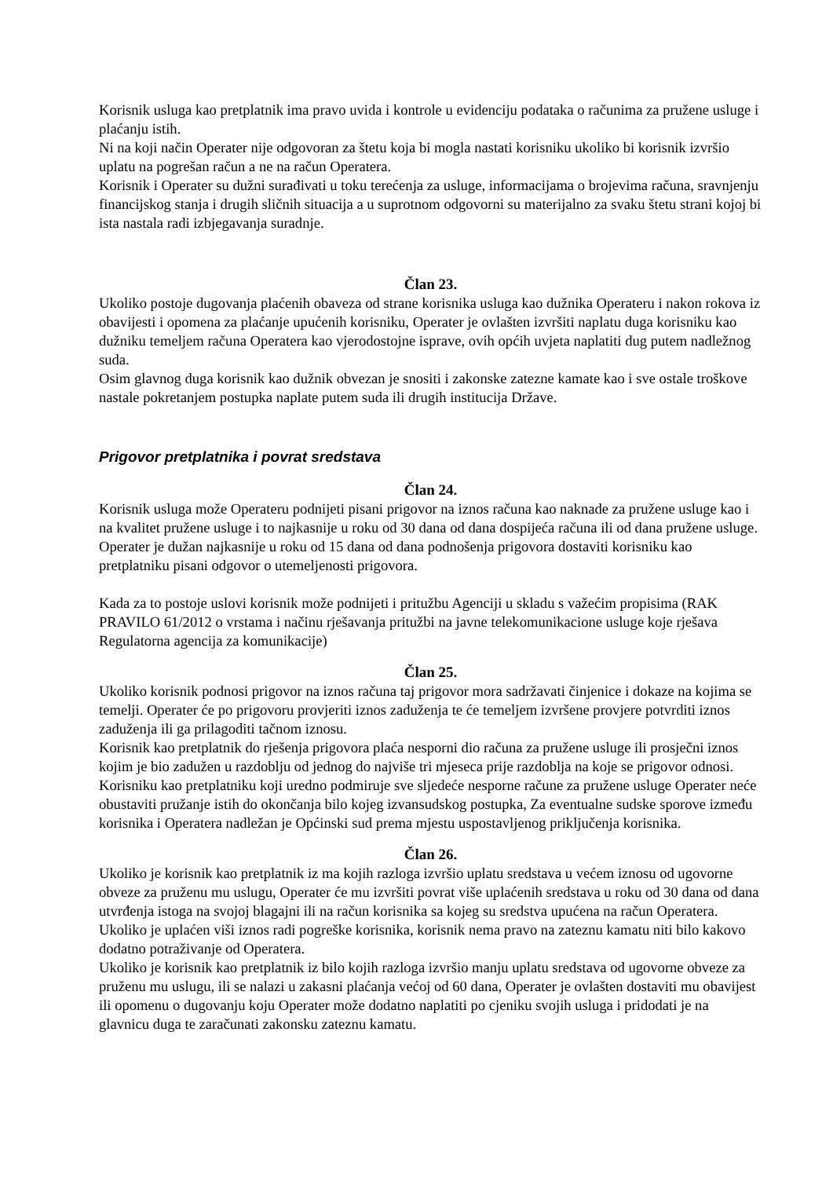Korisnik usluga kao pretplatnik ima pravo uvida i kontrole u evidenciju podataka o računima za pružene usluge i plaćanju istih.
Ni na koji način Operater nije odgovoran za štetu koja bi mogla nastati korisniku ukoliko bi korisnik izvršio uplatu na pogrešan račun a ne na račun Operatera.
Korisnik i Operater su dužni surađivati u toku terećenja za usluge, informacijama o brojevima računa, sravnjenju financijskog stanja i drugih sličnih situacija a u suprotnom odgovorni su materijalno za svaku štetu strani kojoj bi ista nastala radi izbjegavanja suradnje.
Član 23.
Ukoliko postoje dugovanja plaćenih obaveza od strane korisnika usluga kao dužnika Operateru i nakon rokova iz obavijesti i opomena za plaćanje upućenih korisniku, Operater je ovlašten izvršiti naplatu duga korisniku kao dužniku temeljem računa Operatera kao vjerodostojne isprave, ovih općih uvjeta naplatiti dug putem nadležnog suda.
Osim glavnog duga korisnik kao dužnik obvezan je snositi i zakonske zatezne kamate kao i sve ostale troškove nastale pokretanjem postupka naplate putem suda ili drugih institucija Države.
Prigovor pretplatnika i povrat sredstava
Član 24.
Korisnik usluga može Operateru podnijeti pisani prigovor na iznos računa kao naknade za pružene usluge kao i na kvalitet pružene usluge i to najkasnije u roku od 30 dana od dana dospijeća računa ili od dana pružene usluge.
Operater je dužan najkasnije u roku od 15 dana od dana podnošenja prigovora dostaviti korisniku kao pretplatniku pisani odgovor o utemeljenosti prigovora.
Kada za to postoje uslovi korisnik može podnijeti i pritužbu Agenciji u skladu s važećim propisima (RAK PRAVILO 61/2012 o vrstama i načinu rješavanja pritužbi na javne telekomunikacione usluge koje rješava Regulatorna agencija za komunikacije)
Član 25.
Ukoliko korisnik podnosi prigovor na iznos računa taj prigovor mora sadržavati činjenice i dokaze na kojima se temelji. Operater će po prigovoru provjeriti iznos zaduženja te će temeljem izvršene provjere potvrditi iznos zaduženja ili ga prilagoditi tačnom iznosu.
Korisnik kao pretplatnik do rješenja prigovora plaća nesporni dio računa za pružene usluge ili prosječni iznos kojim je bio zadužen u razdoblju od jednog do najviše tri mjeseca prije razdoblja na koje se prigovor odnosi.
Korisniku kao pretplatniku koji uredno podmiruje sve sljedeće nesporne račune za pružene usluge Operater neće obustaviti pružanje istih do okončanja bilo kojeg izvansudskog postupka, Za eventualne sudske sporove između korisnika i Operatera nadležan je Općinski sud prema mjestu uspostavljenog priključenja korisnika.
Član 26.
Ukoliko je korisnik kao pretplatnik iz ma kojih razloga izvršio uplatu sredstava u većem iznosu od ugovorne obveze za pruženu mu uslugu, Operater će mu izvršiti povrat više uplaćenih sredstava u roku od 30 dana od dana utvrđenja istoga na svojoj blagajni ili na račun korisnika sa kojeg su sredstva upućena na račun Operatera.
Ukoliko je uplaćen viši iznos radi pogreške korisnika, korisnik nema pravo na zateznu kamatu niti bilo kakovo dodatno potraživanje od Operatera.
Ukoliko je korisnik kao pretplatnik iz bilo kojih razloga izvršio manju uplatu sredstava od ugovorne obveze za pruženu mu uslugu, ili se nalazi u zakasni plaćanja većoj od 60 dana, Operater je ovlašten dostaviti mu obavijest ili opomenu o dugovanju koju Operater može dodatno naplatiti po cjeniku svojih usluga i pridodati je na glavnicu duga te zaračunati zakonsku zateznu kamatu.